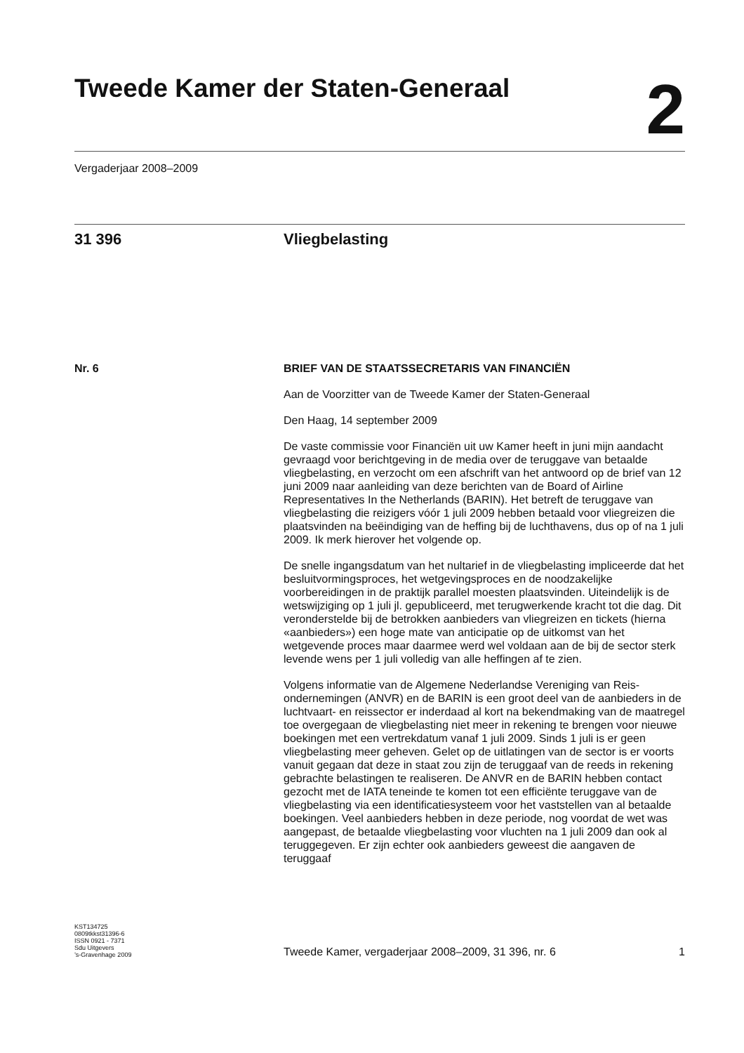Tweede Kamer der Staten-Generaal
2
Vergaderjaar 2008–2009
31 396 Vliegbelasting
Nr. 6 BRIEF VAN DE STAATSSECRETARIS VAN FINANCIËN
Aan de Voorzitter van de Tweede Kamer der Staten-Generaal
Den Haag, 14 september 2009
De vaste commissie voor Financiën uit uw Kamer heeft in juni mijn aandacht gevraagd voor berichtgeving in de media over de teruggave van betaalde vliegbelasting, en verzocht om een afschrift van het antwoord op de brief van 12 juni 2009 naar aanleiding van deze berichten van de Board of Airline Representatives In the Netherlands (BARIN). Het betreft de teruggave van vliegbelasting die reizigers vóór 1 juli 2009 hebben betaald voor vliegreizen die plaatsvinden na beëindiging van de heffing bij de luchthavens, dus op of na 1 juli 2009. Ik merk hierover het volgende op.
De snelle ingangsdatum van het nultarief in de vliegbelasting impliceerde dat het besluitvormingsproces, het wetgevingsproces en de noodzakelijke voorbereidingen in de praktijk parallel moesten plaatsvinden. Uiteindelijk is de wetswijziging op 1 juli jl. gepubliceerd, met terugwerkende kracht tot die dag. Dit veronderstelde bij de betrokken aanbieders van vliegreizen en tickets (hierna «aanbieders») een hoge mate van anticipatie op de uitkomst van het wetgevende proces maar daarmee werd wel voldaan aan de bij de sector sterk levende wens per 1 juli volledig van alle heffingen af te zien.
Volgens informatie van de Algemene Nederlandse Vereniging van Reis-ondernemingen (ANVR) en de BARIN is een groot deel van de aanbieders in de luchtvaart- en reissector er inderdaad al kort na bekendmaking van de maatregel toe overgegaan de vliegbelasting niet meer in rekening te brengen voor nieuwe boekingen met een vertrekdatum vanaf 1 juli 2009. Sinds 1 juli is er geen vliegbelasting meer geheven. Gelet op de uitlatingen van de sector is er voorts vanuit gegaan dat deze in staat zou zijn de teruggaaf van de reeds in rekening gebrachte belastingen te realiseren. De ANVR en de BARIN hebben contact gezocht met de IATA teneinde te komen tot een efficiënte teruggave van de vliegbelasting via een identificatiesysteem voor het vaststellen van al betaalde boekingen. Veel aanbieders hebben in deze periode, nog voordat de wet was aangepast, de betaalde vliegbelasting voor vluchten na 1 juli 2009 dan ook al teruggegeven. Er zijn echter ook aanbieders geweest die aangaven de teruggaaf
KST134725
0809tkkst31396-6
ISSN 0921 - 7371
Sdu Uitgevers
’s-Gravenhage 2009
Tweede Kamer, vergaderjaar 2008–2009, 31 396, nr. 6 1